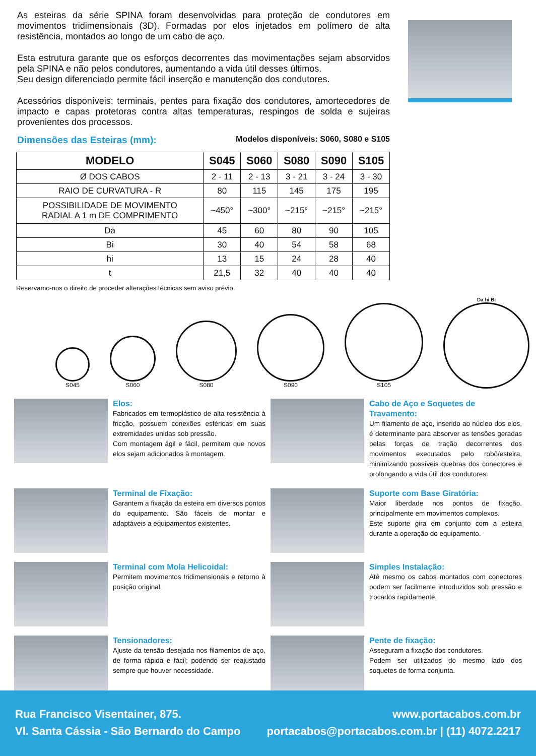As esteiras da série SPINA foram desenvolvidas para proteção de condutores em movimentos tridimensionais (3D). Formadas por elos injetados em polímero de alta resistência, montados ao longo de um cabo de aço.
Esta estrutura garante que os esforços decorrentes das movimentações sejam absorvidos pela SPINA e não pelos condutores, aumentando a vida útil desses últimos.
Seu design diferenciado permite fácil inserção e manutenção dos condutores.
Acessórios disponíveis: terminais, pentes para fixação dos condutores, amortecedores de impacto e capas protetoras contra altas temperaturas, respingos de solda e sujeiras provenientes dos processos.
Dimensões das Esteiras (mm): Modelos disponíveis: S060, S080 e S105
| MODELO | S045 | S060 | S080 | S090 | S105 |
| --- | --- | --- | --- | --- | --- |
| Ø DOS CABOS | 2 - 11 | 2 - 13 | 3 - 21 | 3 - 24 | 3 - 30 |
| RAIO DE CURVATURA - R | 80 | 115 | 145 | 175 | 195 |
| POSSIBILIDADE DE MOVIMENTO RADIAL A 1 m DE COMPRIMENTO | ~450° | ~300° | ~215° | ~215° | ~215° |
| Da | 45 | 60 | 80 | 90 | 105 |
| Bi | 30 | 40 | 54 | 58 | 68 |
| hi | 13 | 15 | 24 | 28 | 40 |
| t | 21,5 | 32 | 40 | 40 | 40 |
Reservamo-nos o direito de proceder alterações técnicas sem aviso prévio.
S045
S060
S080
S090
S105
Da hi Bi
Elos:
Fabricados em termoplástico de alta resistência à fricção, possuem conexões esféricas em suas extremidades unidas sob pressão.
Com montagem ágil e fácil, permitem que novos elos sejam adicionados à montagem.
Cabo de Aço e Soquetes de Travamento:
Um filamento de aço, inserido ao núcleo dos elos, é determinante para absorver as tensões geradas pelas forças de tração decorrentes dos movimentos executados pelo robô/esteira, minimizando possíveis quebras dos conectores e prolongando a vida útil dos condutores.
Terminal de Fixação:
Garantem a fixação da esteira em diversos pontos do equipamento. São fáceis de montar e adaptáveis a equipamentos existentes.
Suporte com Base Giratória:
Maior liberdade nos pontos de fixação, principalmente em movimentos complexos.
Este suporte gira em conjunto com a esteira durante a operação do equipamento.
Terminal com Mola Helicoidal:
Permitem movimentos tridimensionais e retorno à posição original.
Simples Instalação:
Até mesmo os cabos montados com conectores podem ser facilmente introduzidos sob pressão e trocados rapidamente.
Tensionadores:
Ajuste da tensão desejada nos filamentos de aço, de forma rápida e fácil; podendo ser reajustado sempre que houver necessidade.
Pente de fixação:
Asseguram a fixação dos condutores.
Podem ser utilizados do mesmo lado dos soquetes de forma conjunta.
Rua Francisco Visentainer, 875.
Vl. Santa Cássia - São Bernardo do Campo
www.portacabos.com.br
portacabos@portacabos.com.br | (11) 4072.2217